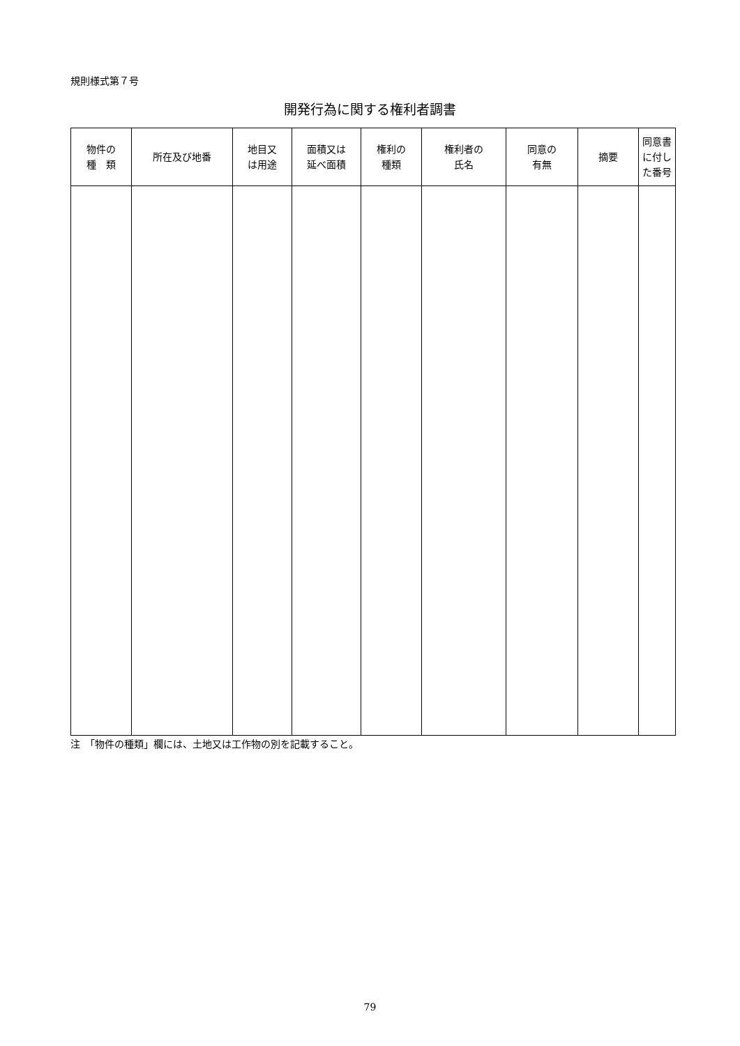規則様式第７号
開発行為に関する権利者調書
| 物件の 種 類 | 所在及び地番 | 地目又 は用途 | 面積又は 延べ面積 | 権利の 種類 | 権利者の 氏名 | 同意の 有無 | 摘要 | 同意書 に付し た番号 |
| --- | --- | --- | --- | --- | --- | --- | --- | --- |
注　「物件の種類」欄には、土地又は工作物の別を記載すること。
79